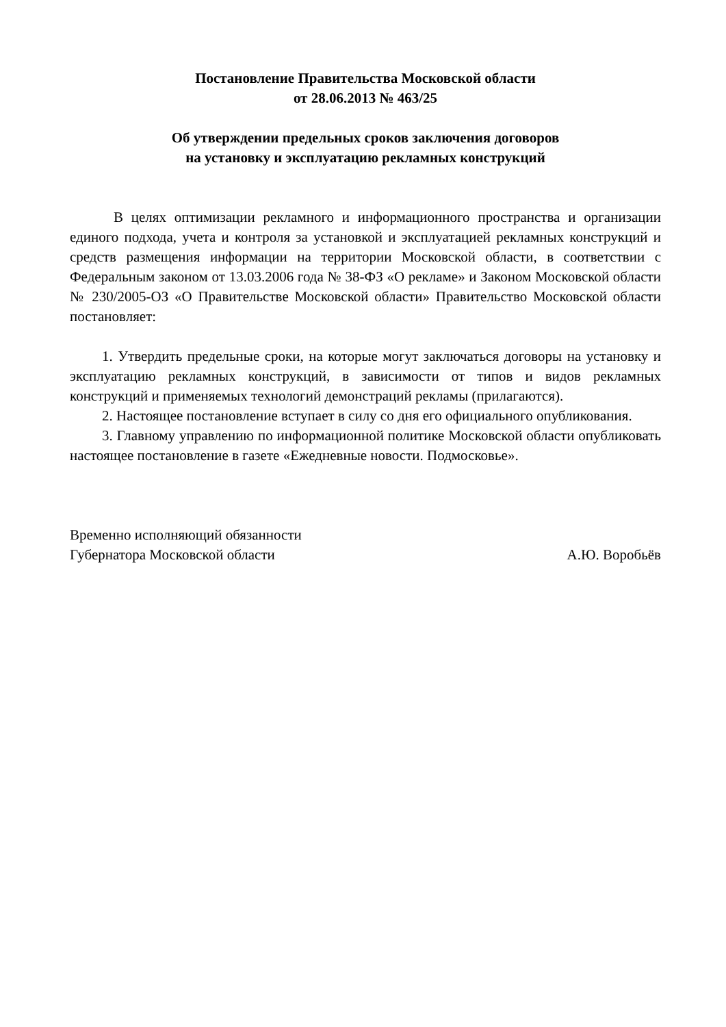Постановление Правительства Московской области
от 28.06.2013 № 463/25
Об утверждении предельных сроков заключения договоров
на установку и эксплуатацию рекламных конструкций
В целях оптимизации рекламного и информационного пространства и организации единого подхода, учета и контроля за установкой и эксплуатацией рекламных конструкций и средств размещения информации на территории Московской области, в соответствии с Федеральным законом от 13.03.2006 года № 38-ФЗ «О рекламе» и Законом Московской области № 230/2005-ОЗ «О Правительстве Московской области» Правительство Московской области постановляет:
1. Утвердить предельные сроки, на которые могут заключаться договоры на установку и эксплуатацию рекламных конструкций, в зависимости от типов и видов рекламных конструкций и применяемых технологий демонстраций рекламы (прилагаются).
2. Настоящее постановление вступает в силу со дня его официального опубликования.
3. Главному управлению по информационной политике Московской области опубликовать настоящее постановление в газете «Ежедневные новости. Подмосковье».
Временно исполняющий обязанности
Губернатора Московской области А.Ю. Воробьёв